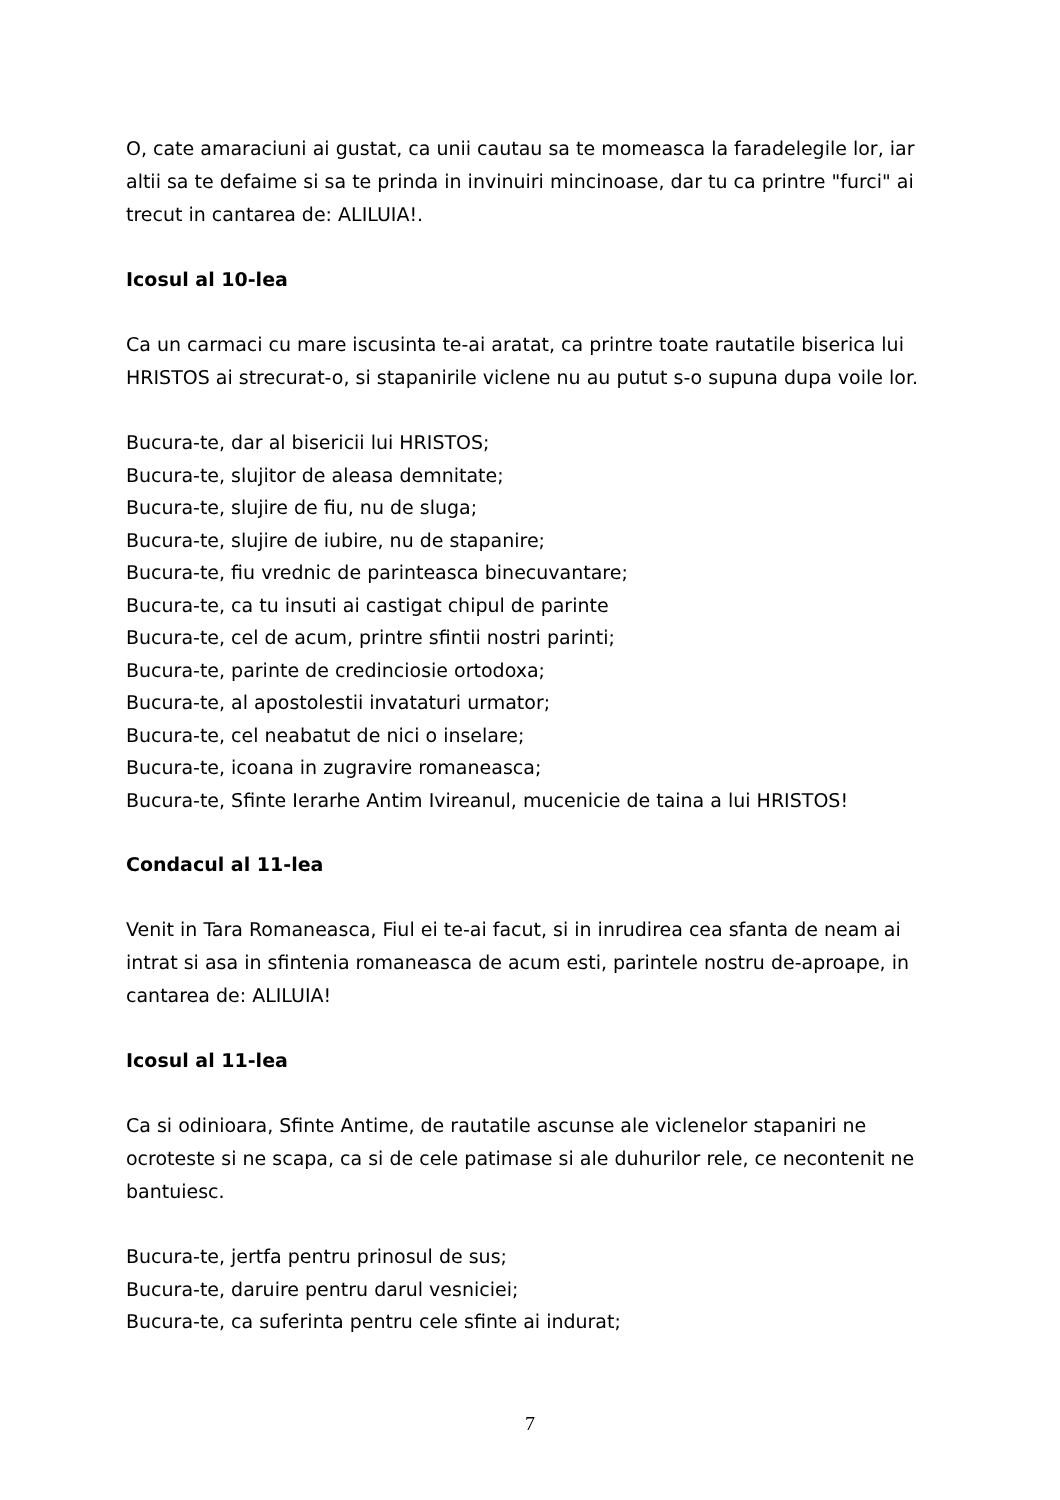O, cate amaraciuni ai gustat, ca unii cautau sa te momeasca la faradelegile lor, iar altii sa te defaime si sa te prinda in invinuiri mincinoase, dar tu ca printre "furci" ai trecut in cantarea de: ALILUIA!.
Icosul al 10-lea
Ca un carmaci cu mare iscusinta te-ai aratat, ca printre toate rautatile biserica lui HRISTOS ai strecurat-o, si stapanirile viclene nu au putut s-o supuna dupa voile lor.
Bucura-te, dar al bisericii lui HRISTOS;
Bucura-te, slujitor de aleasa demnitate;
Bucura-te, slujire de fiu, nu de sluga;
Bucura-te, slujire de iubire, nu de stapanire;
Bucura-te, fiu vrednic de parinteasca binecuvantare;
Bucura-te, ca tu insuti ai castigat chipul de parinte
Bucura-te, cel de acum, printre sfintii nostri parinti;
Bucura-te, parinte de credinciosie ortodoxa;
Bucura-te, al apostolestii invataturi urmator;
Bucura-te, cel neabatut de nici o inselare;
Bucura-te, icoana in zugravire romaneasca;
Bucura-te, Sfinte Ierarhe Antim Ivireanul, mucenicie de taina a lui HRISTOS!
Condacul al 11-lea
Venit in Tara Romaneasca, Fiul ei te-ai facut, si in inrudirea cea sfanta de neam ai intrat si asa in sfintenia romaneasca de acum esti, parintele nostru de-aproape, in cantarea de: ALILUIA!
Icosul al 11-lea
Ca si odinioara, Sfinte Antime, de rautatile ascunse ale viclenelor stapaniri ne ocroteste si ne scapa, ca si de cele patimase si ale duhurilor rele, ce necontenit ne bantuiesc.
Bucura-te, jertfa pentru prinosul de sus;
Bucura-te, daruire pentru darul vesniciei;
Bucura-te, ca suferinta pentru cele sfinte ai indurat;
7